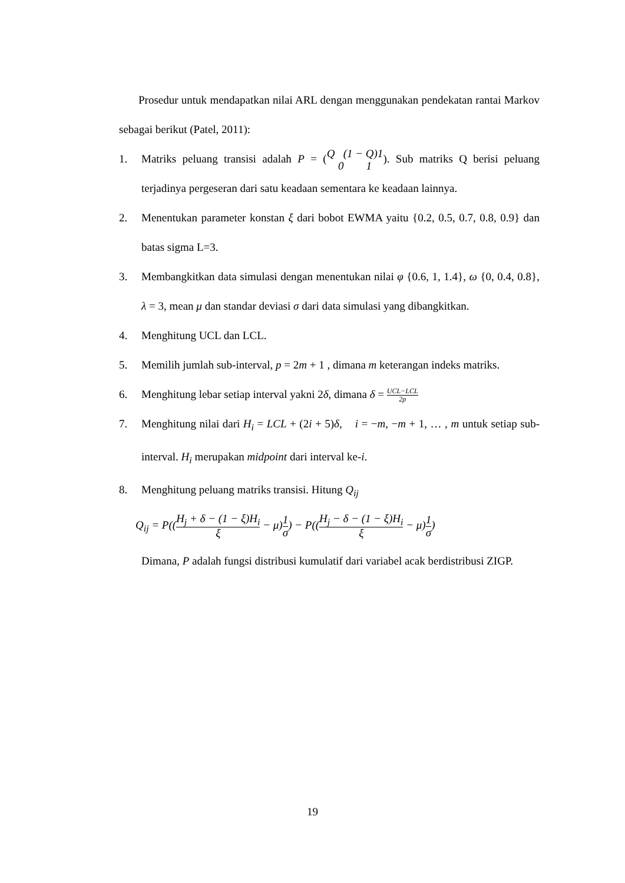Prosedur untuk mendapatkan nilai ARL dengan menggunakan pendekatan rantai Markov sebagai berikut (Patel, 2011):
1. Matriks peluang transisi adalah P = (Q (1 − Q)1 0 1). Sub matriks Q berisi peluang terjadinya pergeseran dari satu keadaan sementara ke keadaan lainnya.
2. Menentukan parameter konstan ξ dari bobot EWMA yaitu {0.2, 0.5, 0.7, 0.8, 0.9} dan batas sigma L=3.
3. Membangkitkan data simulasi dengan menentukan nilai φ {0.6, 1, 1.4}, ω {0, 0.4, 0.8}, λ = 3, mean μ dan standar deviasi σ dari data simulasi yang dibangkitkan.
4. Menghitung UCL dan LCL.
5. Memilih jumlah sub-interval, p = 2m + 1 , dimana m keterangan indeks matriks.
6. Menghitung lebar setiap interval yakni 2δ, dimana δ = UCL−LCL 2p
7. Menghitung nilai dari H<sub>i</sub> = LCL + (2i + 5)δ, i = −m, −m + 1, … , m untuk setiap sub-interval. H<sub>i</sub> merupakan midpoint dari interval ke-i.
8. Menghitung peluang matriks transisi. Hitung Q<sub>ij</sub>
Q<sub>ij</sub> = P((H<sub>j</sub> + δ − (1 − ξ)H<sub>i</sub> ξ − μ)1 σ) − P((H<sub>j</sub> − δ − (1 − ξ)H<sub>i</sub> ξ − μ)1 σ)
Dimana, P adalah fungsi distribusi kumulatif dari variabel acak berdistribusi ZIGP.
19